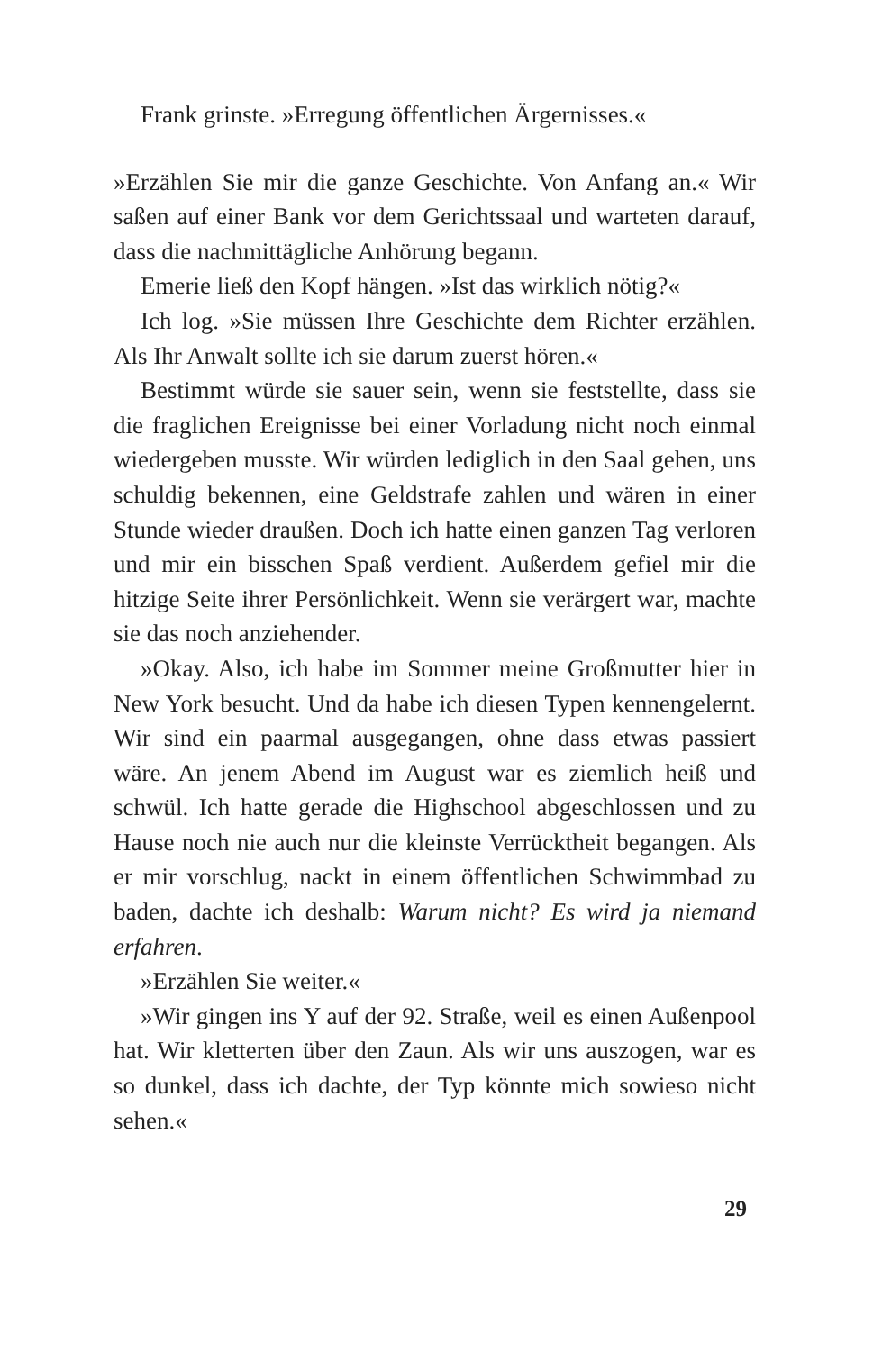Frank grinste. »Erregung öffentlichen Ärgernisses.«
»Erzählen Sie mir die ganze Geschichte. Von Anfang an.« Wir saßen auf einer Bank vor dem Gerichtssaal und warteten darauf, dass die nachmittägliche Anhörung begann.
Emerie ließ den Kopf hängen. »Ist das wirklich nötig?«
Ich log. »Sie müssen Ihre Geschichte dem Richter erzählen. Als Ihr Anwalt sollte ich sie darum zuerst hören.«
Bestimmt würde sie sauer sein, wenn sie feststellte, dass sie die fraglichen Ereignisse bei einer Vorladung nicht noch einmal wiedergeben musste. Wir würden lediglich in den Saal gehen, uns schuldig bekennen, eine Geldstrafe zahlen und wären in einer Stunde wieder draußen. Doch ich hatte einen ganzen Tag verloren und mir ein bisschen Spaß verdient. Außerdem gefiel mir die hitzige Seite ihrer Persönlichkeit. Wenn sie verärgert war, machte sie das noch anziehender.
»Okay. Also, ich habe im Sommer meine Großmutter hier in New York besucht. Und da habe ich diesen Typen kennengelernt. Wir sind ein paarmal ausgegangen, ohne dass etwas passiert wäre. An jenem Abend im August war es ziemlich heiß und schwül. Ich hatte gerade die Highschool abgeschlossen und zu Hause noch nie auch nur die kleinste Verrücktheit begangen. Als er mir vorschlug, nackt in einem öffentlichen Schwimmbad zu baden, dachte ich deshalb: Warum nicht? Es wird ja niemand erfahren.
»Erzählen Sie weiter.«
»Wir gingen ins Y auf der 92. Straße, weil es einen Außenpool hat. Wir kletterten über den Zaun. Als wir uns auszogen, war es so dunkel, dass ich dachte, der Typ könnte mich sowieso nicht sehen.«
29